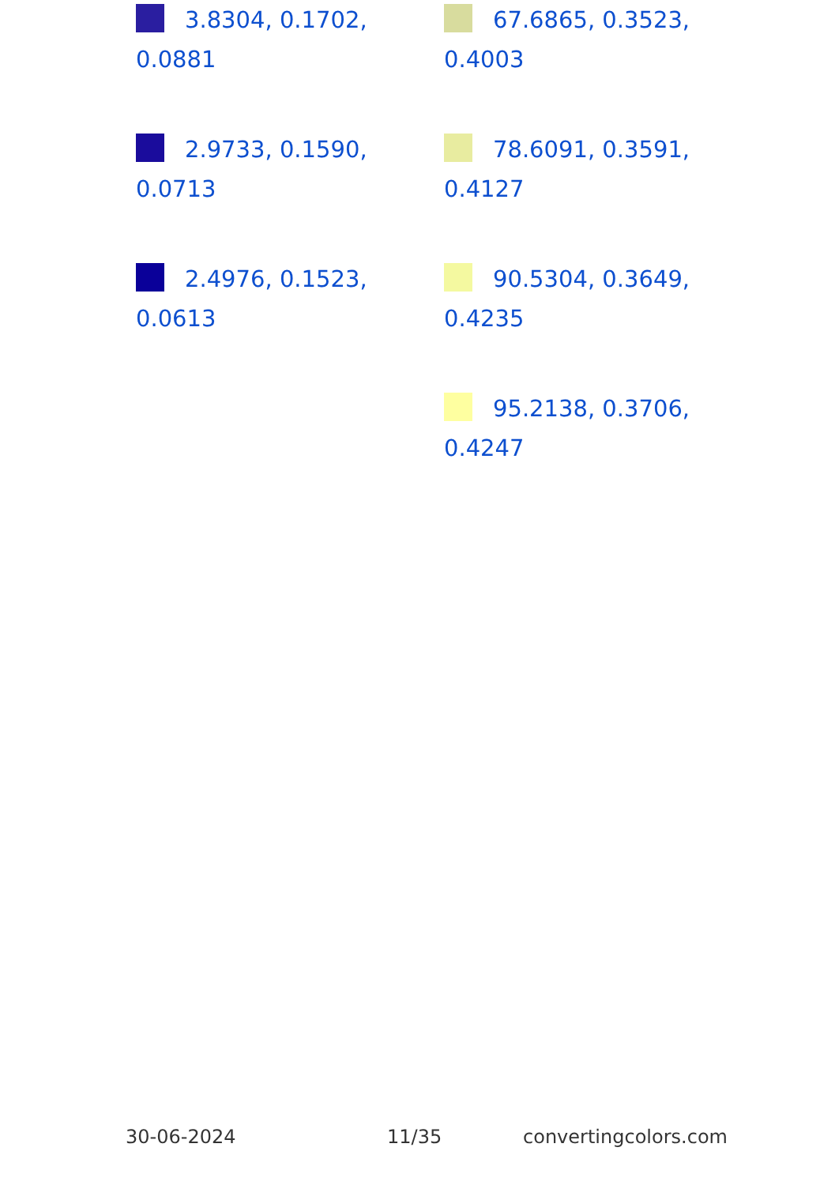3.8304, 0.1702, 0.0881
2.9733, 0.1590, 0.0713
2.4976, 0.1523, 0.0613
67.6865, 0.3523, 0.4003
78.6091, 0.3591, 0.4127
90.5304, 0.3649, 0.4235
95.2138, 0.3706, 0.4247
30-06-2024 11/35 convertingcolors.com